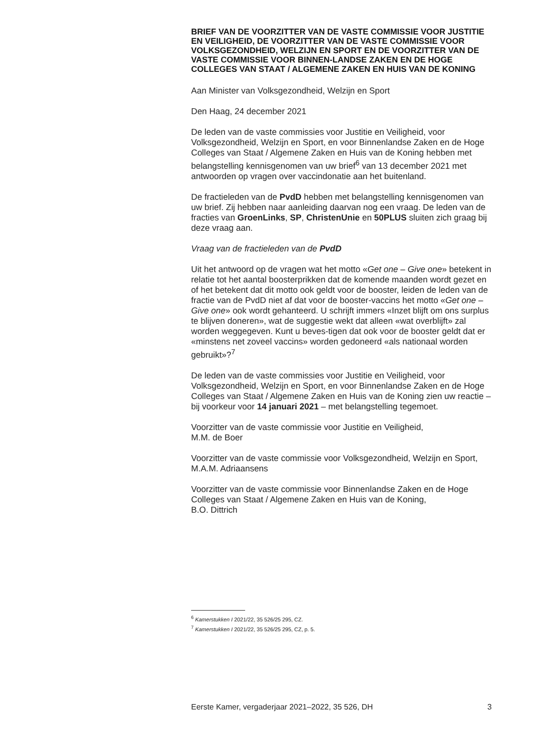BRIEF VAN DE VOORZITTER VAN DE VASTE COMMISSIE VOOR JUSTITIE EN VEILIGHEID, DE VOORZITTER VAN DE VASTE COMMISSIE VOOR VOLKSGEZONDHEID, WELZIJN EN SPORT EN DE VOORZITTER VAN DE VASTE COMMISSIE VOOR BINNEN-LANDSE ZAKEN EN DE HOGE COLLEGES VAN STAAT / ALGEMENE ZAKEN EN HUIS VAN DE KONING
Aan Minister van Volksgezondheid, Welzijn en Sport
Den Haag, 24 december 2021
De leden van de vaste commissies voor Justitie en Veiligheid, voor Volksgezondheid, Welzijn en Sport, en voor Binnenlandse Zaken en de Hoge Colleges van Staat / Algemene Zaken en Huis van de Koning hebben met belangstelling kennisgenomen van uw brief<sup>6</sup> van 13 december 2021 met antwoorden op vragen over vaccindonatie aan het buitenland.
De fractieleden van de PvdD hebben met belangstelling kennisgenomen van uw brief. Zij hebben naar aanleiding daarvan nog een vraag. De leden van de fracties van GroenLinks, SP, ChristenUnie en 50PLUS sluiten zich graag bij deze vraag aan.
Vraag van de fractieleden van de PvdD
Uit het antwoord op de vragen wat het motto «Get one – Give one» betekent in relatie tot het aantal boosterprikken dat de komende maanden wordt gezet en of het betekent dat dit motto ook geldt voor de booster, leiden de leden van de fractie van de PvdD niet af dat voor de booster-vaccins het motto «Get one – Give one» ook wordt gehanteerd. U schrijft immers «Inzet blijft om ons surplus te blijven doneren», wat de suggestie wekt dat alleen «wat overblijft» zal worden weggegeven. Kunt u beves-tigen dat ook voor de booster geldt dat er «minstens net zoveel vaccins» worden gedoneerd «als nationaal worden gebruikt»?<sup>7</sup>
De leden van de vaste commissies voor Justitie en Veiligheid, voor Volksgezondheid, Welzijn en Sport, en voor Binnenlandse Zaken en de Hoge Colleges van Staat / Algemene Zaken en Huis van de Koning zien uw reactie – bij voorkeur voor 14 januari 2021 – met belangstelling tegemoet.
Voorzitter van de vaste commissie voor Justitie en Veiligheid,
M.M. de Boer
Voorzitter van de vaste commissie voor Volksgezondheid, Welzijn en Sport,
M.A.M. Adriaansens
Voorzitter van de vaste commissie voor Binnenlandse Zaken en de Hoge Colleges van Staat / Algemene Zaken en Huis van de Koning,
B.O. Dittrich
<sup>6</sup> Kamerstukken I 2021/22, 35 526/25 295, CZ.
<sup>7</sup> Kamerstukken I 2021/22, 35 526/25 295, CZ, p. 5.
Eerste Kamer, vergaderjaar 2021–2022, 35 526, DH 3